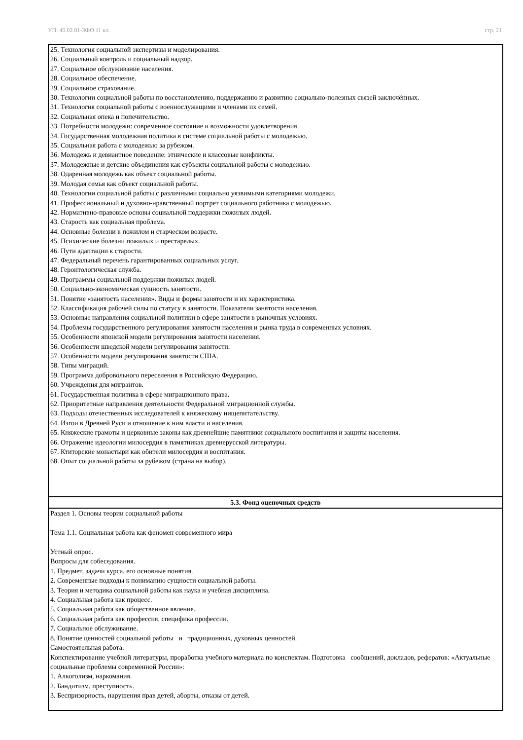УП: 40.02.01-ЗФО 11 кл. стр. 21
| 25. Технология социальной экспертизы и моделирования. 26. Социальный контроль и социальный надзор. 27. Социальное обслуживание населения. 28. Социальное обеспечение. 29. Социальное страхование. 30. Технологии социальной работы по восстановлению, поддержанию и развитию социально-полезных связей заключённых. 31. Технология социальной работы с военнослужащими и членами их семей. 32. Социальная опека и попечительство. 33. Потребности молодежи: современное состояние и возможности удовлетворения. 34. Государственная молодежная политика в системе социальной работы с молодежью. 35. Социальная работа с молодежью за рубежом. 36. Молодежь и девиантное поведение: этнические и классовые конфликты. 37. Молодежные и детские объединения как субъекты социальной работы с молодежью. 38. Одаренная молодежь как объект социальной работы. 39. Молодая семья как объект социальной работы. 40. Технологии социальной работы с различными социально уязвимыми категориями молодежи. 41. Профессиональный и духовно-нравственный портрет социального работника с молодежью. 42. Нормативно-правовые основы социальной поддержки пожилых людей. 43. Старость как социальная проблема. 44. Основные болезни в пожилом и старческом возрасте. 45. Психические болезни пожилых и престарелых. 46. Пути адаптации к старости. 47. Федеральный перечень гарантированных социальных услуг. 48. Геронтологическая служба. 49. Программы социальной поддержки пожилых людей. 50. Социально-экономическая сущность занятости. 51. Понятие «занятость населения». Виды и формы занятости и их характеристика. 52. Классификация рабочей силы по статусу в занятости. Показатели занятости населения. 53. Основные направления социальной политики в сфере занятости в рыночных условиях. 54. Проблемы государственного регулирования занятости населения и рынка труда в современных условиях. 55. Особенности японской модели регулирования занятости населения. 56. Особенности шведской модели регулирования занятости. 57. Особенности модели регулирования занятости США. 58. Типы миграций. 59. Программа добровольного переселения в Российскую Федерацию. 60. Учреждения для мигрантов. 61. Государственная политика в сфере миграционного права. 62. Приоритетные направления деятельности Федеральной миграционной службы. 63. Подходы отечественных исследователей к княжескому нищепитательству. 64. Изгои в Древней Руси и отношение к ним власти и населения. 65. Княжеские грамоты и церковные законы как древнейшие памятники социального воспитания и защиты населения. 66. Отражение идеологии милосердия в памятниках древнерусской литературы. 67. Ктиторские монастыри как обители милосердия и воспитания. 68. Опыт социальной работы за рубежом (страна на выбор). |
| 5.3. Фонд оценочных средств |
| Раздел 1. Основы теории социальной работы Тема 1.1. Социальная работа как феномен современного мира Устный опрос. Вопросы для собеседования. 1. Предмет, задачи курса, его основные понятия. 2. Современные подходы к пониманию сущности социальной работы. 3. Теория и методика социальной работы как наука и учебная дисциплина. 4. Социальная работа как процесс. 5. Социальная работа как общественное явление. 6. Социальная работа как профессия, специфика профессии. 7. Социальное обслуживание. 8. Понятие ценностей социальной работы и традиционных, духовных ценностей. Самостоятельная работа. Конспектирование учебной литературы, проработка учебного материала по конспектам. Подготовка сообщений, докладов, рефератов: «Актуальные социальные проблемы современной России»: 1. Алкоголизм, наркомания. 2. Бандитизм, преступность. 3. Беспризорность, нарушения прав детей, аборты, отказы от детей. |